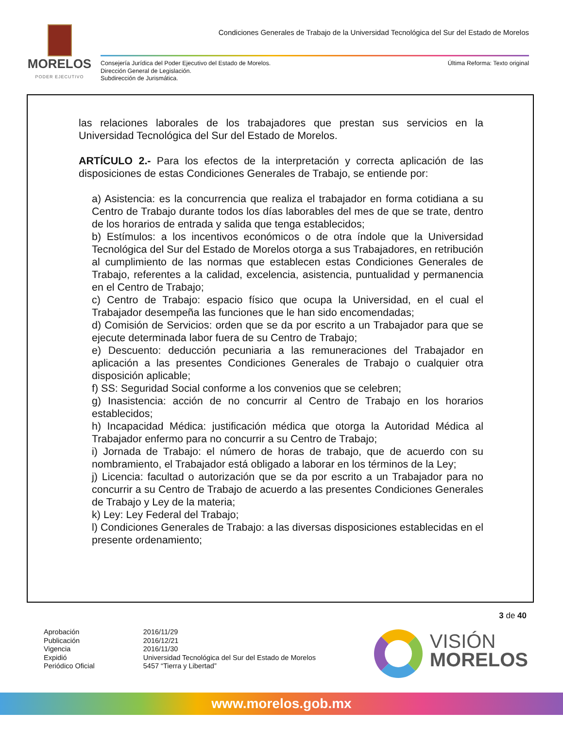MORELOS
PODER EJECUTIVO
Condiciones Generales de Trabajo de la Universidad Tecnológica del Sur del Estado de Morelos
Consejería Jurídica del Poder Ejecutivo del Estado de Morelos.
Dirección General de Legislación.
Subdirección de Jurismática.
Última Reforma: Texto original
las relaciones laborales de los trabajadores que prestan sus servicios en la Universidad Tecnológica del Sur del Estado de Morelos.
ARTÍCULO 2.- Para los efectos de la interpretación y correcta aplicación de las disposiciones de estas Condiciones Generales de Trabajo, se entiende por:
a) Asistencia: es la concurrencia que realiza el trabajador en forma cotidiana a su Centro de Trabajo durante todos los días laborables del mes de que se trate, dentro de los horarios de entrada y salida que tenga establecidos;
b) Estímulos: a los incentivos económicos o de otra índole que la Universidad Tecnológica del Sur del Estado de Morelos otorga a sus Trabajadores, en retribución al cumplimiento de las normas que establecen estas Condiciones Generales de Trabajo, referentes a la calidad, excelencia, asistencia, puntualidad y permanencia en el Centro de Trabajo;
c) Centro de Trabajo: espacio físico que ocupa la Universidad, en el cual el Trabajador desempeña las funciones que le han sido encomendadas;
d) Comisión de Servicios: orden que se da por escrito a un Trabajador para que se ejecute determinada labor fuera de su Centro de Trabajo;
e) Descuento: deducción pecuniaria a las remuneraciones del Trabajador en aplicación a las presentes Condiciones Generales de Trabajo o cualquier otra disposición aplicable;
f) SS: Seguridad Social conforme a los convenios que se celebren;
g) Inasistencia: acción de no concurrir al Centro de Trabajo en los horarios establecidos;
h) Incapacidad Médica: justificación médica que otorga la Autoridad Médica al Trabajador enfermo para no concurrir a su Centro de Trabajo;
i) Jornada de Trabajo: el número de horas de trabajo, que de acuerdo con su nombramiento, el Trabajador está obligado a laborar en los términos de la Ley;
j) Licencia: facultad o autorización que se da por escrito a un Trabajador para no concurrir a su Centro de Trabajo de acuerdo a las presentes Condiciones Generales de Trabajo y Ley de la materia;
k) Ley: Ley Federal del Trabajo;
l) Condiciones Generales de Trabajo: a las diversas disposiciones establecidas en el presente ordenamiento;
3 de 40
| Aprobación | 2016/11/29 |
| Publicación | 2016/12/21 |
| Vigencia | 2016/11/30 |
| Expidió | Universidad Tecnológica del Sur del Estado de Morelos |
| Periódico Oficial | 5457 “Tierra y Libertad” |
VISIÓN
MORELOS
www.morelos.gob.mx